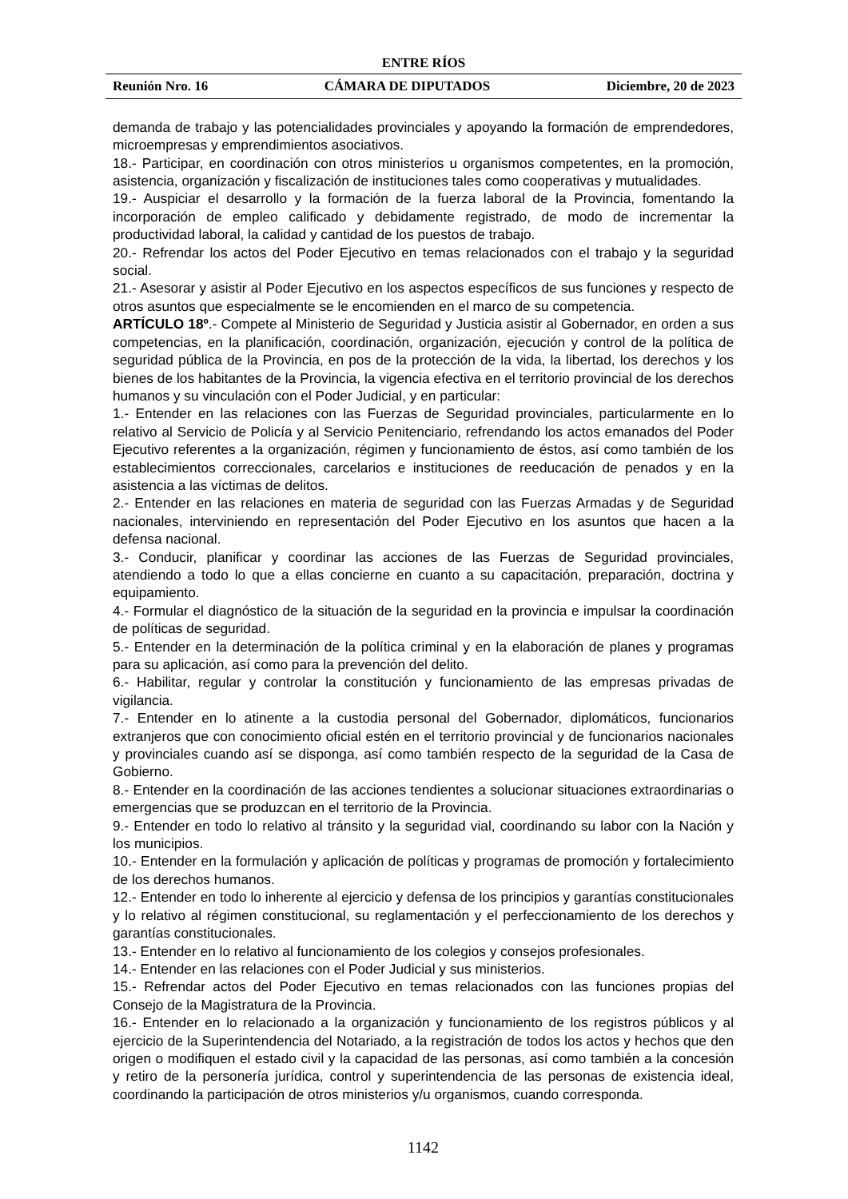ENTRE RÍOS
Reunión Nro. 16 CÁMARA DE DIPUTADOS Diciembre, 20 de 2023
demanda de trabajo y las potencialidades provinciales y apoyando la formación de emprendedores, microempresas y emprendimientos asociativos.
18.- Participar, en coordinación con otros ministerios u organismos competentes, en la promoción, asistencia, organización y fiscalización de instituciones tales como cooperativas y mutualidades.
19.- Auspiciar el desarrollo y la formación de la fuerza laboral de la Provincia, fomentando la incorporación de empleo calificado y debidamente registrado, de modo de incrementar la productividad laboral, la calidad y cantidad de los puestos de trabajo.
20.- Refrendar los actos del Poder Ejecutivo en temas relacionados con el trabajo y la seguridad social.
21.- Asesorar y asistir al Poder Ejecutivo en los aspectos específicos de sus funciones y respecto de otros asuntos que especialmente se le encomienden en el marco de su competencia.
ARTÍCULO 18º.- Compete al Ministerio de Seguridad y Justicia asistir al Gobernador, en orden a sus competencias, en la planificación, coordinación, organización, ejecución y control de la política de seguridad pública de la Provincia, en pos de la protección de la vida, la libertad, los derechos y los bienes de los habitantes de la Provincia, la vigencia efectiva en el territorio provincial de los derechos humanos y su vinculación con el Poder Judicial, y en particular:
1.- Entender en las relaciones con las Fuerzas de Seguridad provinciales, particularmente en lo relativo al Servicio de Policía y al Servicio Penitenciario, refrendando los actos emanados del Poder Ejecutivo referentes a la organización, régimen y funcionamiento de éstos, así como también de los establecimientos correccionales, carcelarios e instituciones de reeducación de penados y en la asistencia a las víctimas de delitos.
2.- Entender en las relaciones en materia de seguridad con las Fuerzas Armadas y de Seguridad nacionales, interviniendo en representación del Poder Ejecutivo en los asuntos que hacen a la defensa nacional.
3.- Conducir, planificar y coordinar las acciones de las Fuerzas de Seguridad provinciales, atendiendo a todo lo que a ellas concierne en cuanto a su capacitación, preparación, doctrina y equipamiento.
4.- Formular el diagnóstico de la situación de la seguridad en la provincia e impulsar la coordinación de políticas de seguridad.
5.- Entender en la determinación de la política criminal y en la elaboración de planes y programas para su aplicación, así como para la prevención del delito.
6.- Habilitar, regular y controlar la constitución y funcionamiento de las empresas privadas de vigilancia.
7.- Entender en lo atinente a la custodia personal del Gobernador, diplomáticos, funcionarios extranjeros que con conocimiento oficial estén en el territorio provincial y de funcionarios nacionales y provinciales cuando así se disponga, así como también respecto de la seguridad de la Casa de Gobierno.
8.- Entender en la coordinación de las acciones tendientes a solucionar situaciones extraordinarias o emergencias que se produzcan en el territorio de la Provincia.
9.- Entender en todo lo relativo al tránsito y la seguridad vial, coordinando su labor con la Nación y los municipios.
10.- Entender en la formulación y aplicación de políticas y programas de promoción y fortalecimiento de los derechos humanos.
12.- Entender en todo lo inherente al ejercicio y defensa de los principios y garantías constitucionales y lo relativo al régimen constitucional, su reglamentación y el perfeccionamiento de los derechos y garantías constitucionales.
13.- Entender en lo relativo al funcionamiento de los colegios y consejos profesionales.
14.- Entender en las relaciones con el Poder Judicial y sus ministerios.
15.- Refrendar actos del Poder Ejecutivo en temas relacionados con las funciones propias del Consejo de la Magistratura de la Provincia.
16.- Entender en lo relacionado a la organización y funcionamiento de los registros públicos y al ejercicio de la Superintendencia del Notariado, a la registración de todos los actos y hechos que den origen o modifiquen el estado civil y la capacidad de las personas, así como también a la concesión y retiro de la personería jurídica, control y superintendencia de las personas de existencia ideal, coordinando la participación de otros ministerios y/u organismos, cuando corresponda.
1142